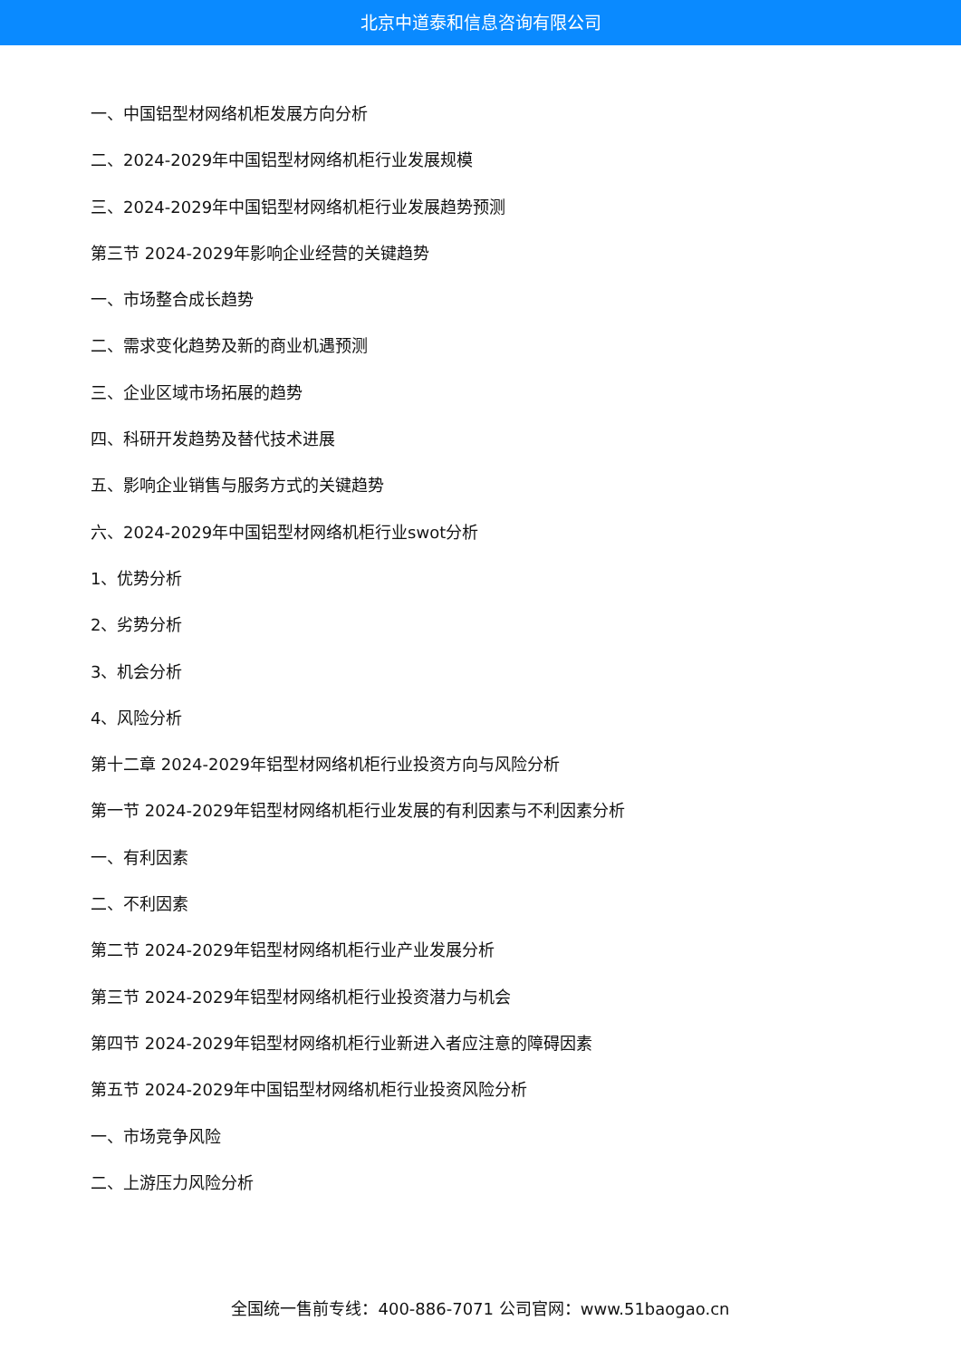北京中道泰和信息咨询有限公司
一、中国铝型材网络机柜发展方向分析
二、2024-2029年中国铝型材网络机柜行业发展规模
三、2024-2029年中国铝型材网络机柜行业发展趋势预测
第三节 2024-2029年影响企业经营的关键趋势
一、市场整合成长趋势
二、需求变化趋势及新的商业机遇预测
三、企业区域市场拓展的趋势
四、科研开发趋势及替代技术进展
五、影响企业销售与服务方式的关键趋势
六、2024-2029年中国铝型材网络机柜行业swot分析
1、优势分析
2、劣势分析
3、机会分析
4、风险分析
第十二章 2024-2029年铝型材网络机柜行业投资方向与风险分析
第一节 2024-2029年铝型材网络机柜行业发展的有利因素与不利因素分析
一、有利因素
二、不利因素
第二节 2024-2029年铝型材网络机柜行业产业发展分析
第三节 2024-2029年铝型材网络机柜行业投资潜力与机会
第四节 2024-2029年铝型材网络机柜行业新进入者应注意的障碍因素
第五节 2024-2029年中国铝型材网络机柜行业投资风险分析
一、市场竞争风险
二、上游压力风险分析
全国统一售前专线：400-886-7071 公司官网：www.51baogao.cn